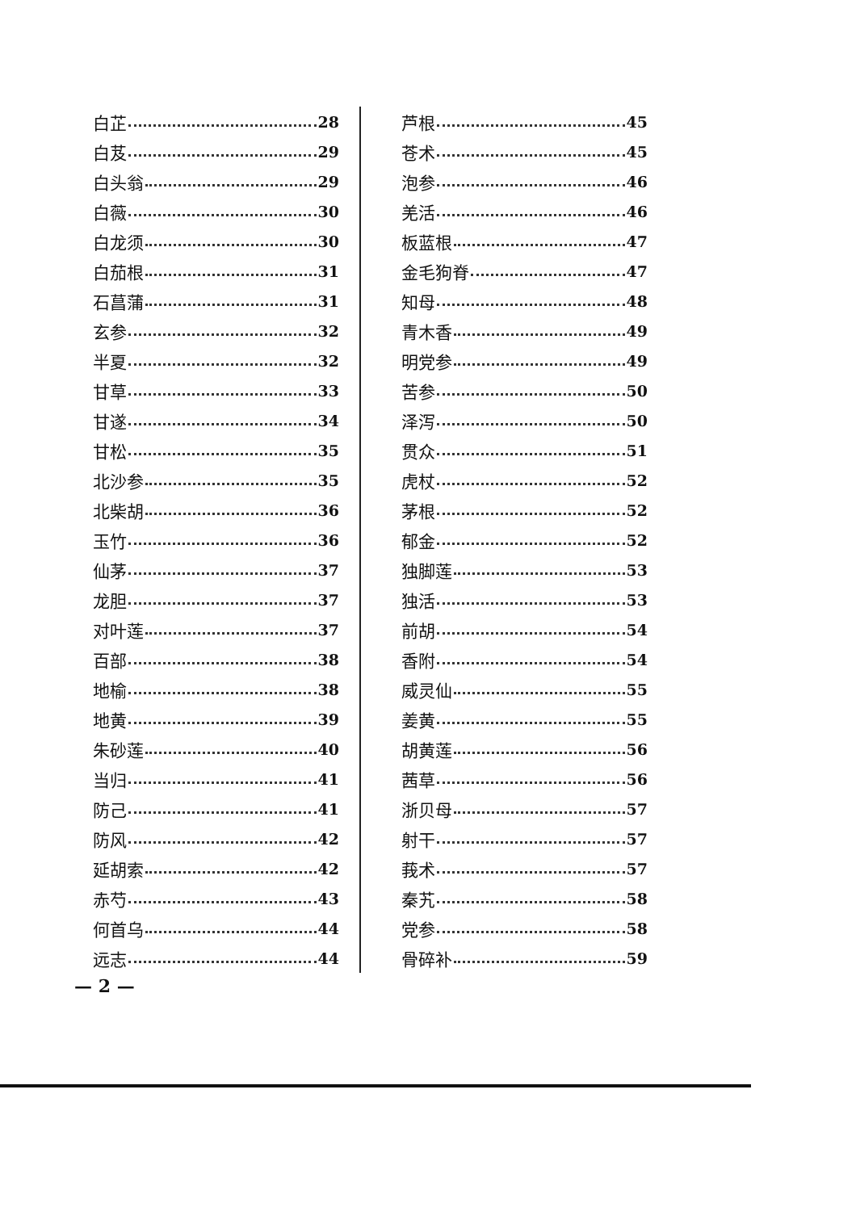白芷 28
白芨 29
白头翁 29
白薇 30
白龙须 30
白茄根 31
石菖蒲 31
玄参 32
半夏 32
甘草 33
甘遂 34
甘松 35
北沙参 35
北柴胡 36
玉竹 36
仙茅 37
龙胆 37
对叶莲 37
百部 38
地榆 38
地黄 39
朱砂莲 40
当归 41
防己 41
防风 42
延胡索 42
赤芍 43
何首乌 44
远志 44
芦根 45
苍术 45
泡参 46
羌活 46
板蓝根 47
金毛狗脊 47
知母 48
青木香 49
明党参 49
苦参 50
泽泻 50
贯众 51
虎杖 52
茅根 52
郁金 52
独脚莲 53
独活 53
前胡 54
香附 54
威灵仙 55
姜黄 55
胡黄莲 56
茜草 56
浙贝母 57
射干 57
莪术 57
秦艽 58
党参 58
骨碎补 59
— 2 —